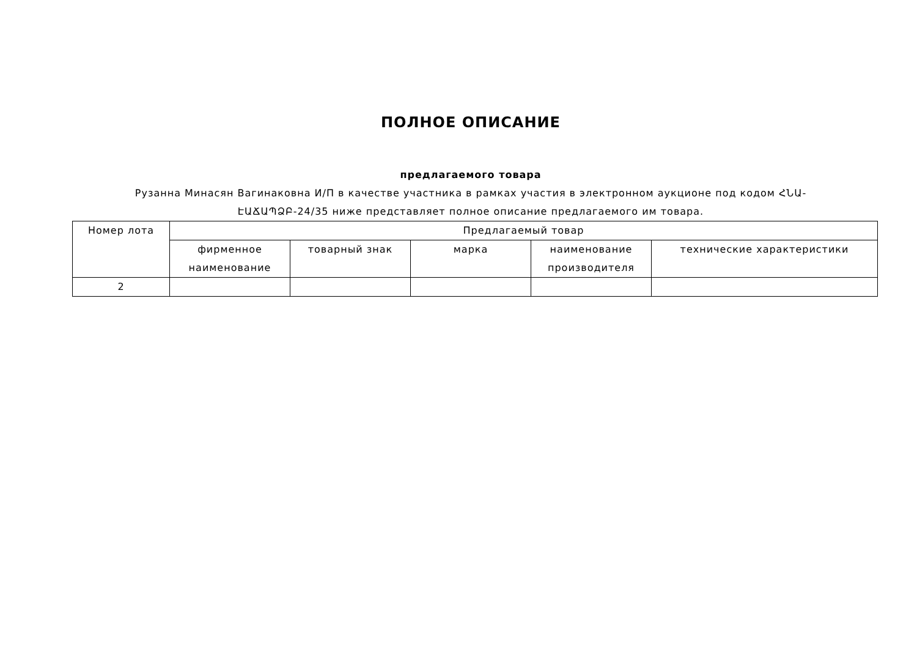ПОЛНОЕ ОПИСАНИЕ
предлагаемого товара
Рузанна Минасян Вагинаковна И/П в качестве участника в рамках участия в электронном аукционе под кодом ՀՆԱ-ԷԱՃԱՊՁԲ-24/35 ниже представляет полное описание предлагаемого им товара.
| Номер лота | Предлагаемый товар | | | | |
| --- | --- | --- | --- | --- | --- |
| | фирменное наименование | товарный знак | марка | наименование производителя | технические характеристики |
| 2 | | | | | |